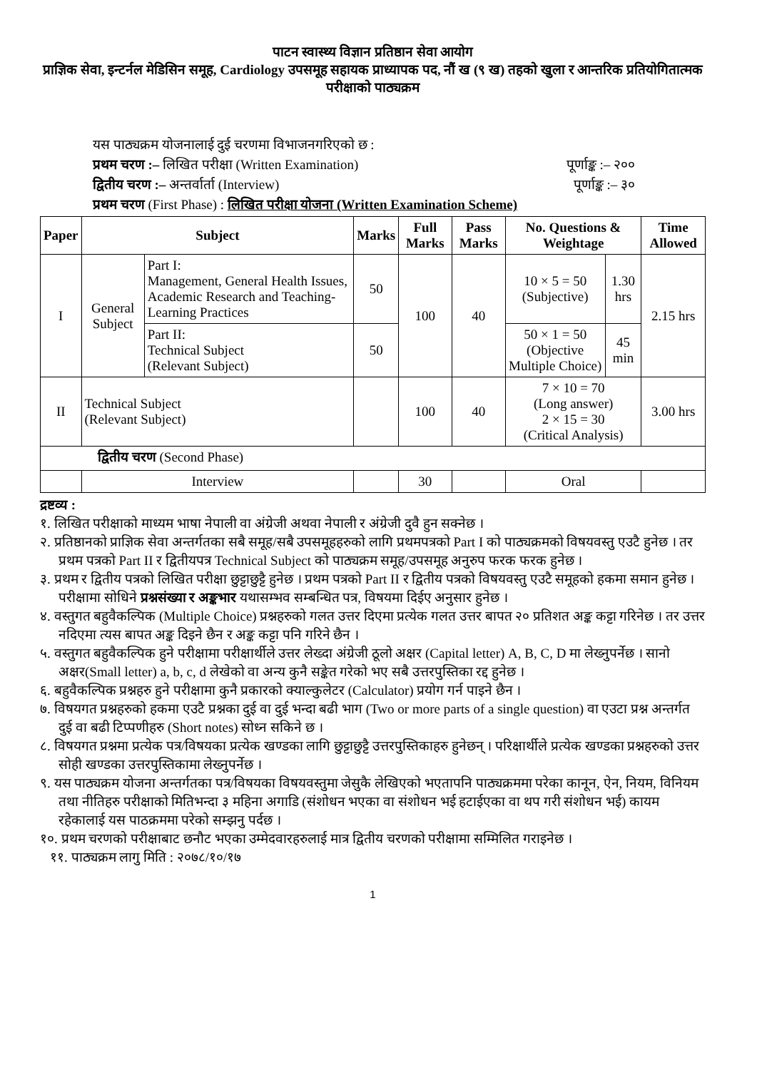पाटन स्वास्थ्य विज्ञान प्रतिष्ठान सेवा आयोग
प्राज्ञिक सेवा, इन्टर्नल मेडिसिन समूह, Cardiology उपसमूह सहायक प्राध्यापक पद, नौं ख (९ ख) तहको खुला र आन्तरिक प्रतियोगितात्मक परीक्षाको पाठ्यक्रम
यस पाठ्यक्रम योजनालाई दुई चरणमा विभाजनगरिएको छ :
प्रथम चरण :– लिखित परीक्षा (Written Examination) पूर्णाङ्क :– २००
द्वितीय चरण :– अन्तर्वार्ता (Interview) पूर्णाङ्क :– ३०
प्रथम चरण (First Phase) : लिखित परीक्षा योजना (Written Examination Scheme)
| Paper | Subject | | Marks | Full Marks | Pass Marks | No. Questions & Weightage | | Time Allowed |
| --- | --- | --- | --- | --- | --- | --- | --- | --- |
| I | General Subject | Part I: Management, General Health Issues, Academic Research and Teaching-Learning Practices | 50 | 100 | 40 | 10 × 5 = 50 (Subjective) | 1.30 hrs | 2.15 hrs |
| | | Part II: Technical Subject (Relevant Subject) | 50 | | | 50 × 1 = 50 (Objective Multiple Choice) | 45 min | |
| II | Technical Subject (Relevant Subject) | | | 100 | 40 | 7 × 10 = 70 (Long answer) 2 × 15 = 30 (Critical Analysis) | | 3.00 hrs |
| द्वितीय चरण (Second Phase) | | | | | | | | |
| | Interview | | | 30 | | Oral | | |
द्रष्टव्य :
१. लिखित परीक्षाको माध्यम भाषा नेपाली वा अंग्रेजी अथवा नेपाली र अंग्रेजी दुवै हुन सक्नेछ ।
२. प्रतिष्ठानको प्राज्ञिक सेवा अन्तर्गतका सबै समूह/सबै उपसमूहहरुको लागि प्रथमपत्रको Part I को पाठ्यक्रमको विषयवस्तु एउटै हुनेछ । तर प्रथम पत्रको Part II र द्वितीयपत्र Technical Subject को पाठ्यक्रम समूह/उपसमूह अनुरुप फरक फरक हुनेछ ।
३. प्रथम र द्वितीय पत्रको लिखित परीक्षा छुट्टाछुट्टै हुनेछ । प्रथम पत्रको Part II र द्वितीय पत्रको विषयवस्तु एउटै समूहको हकमा समान हुनेछ । परीक्षामा सोधिने प्रश्नसंख्या र अङ्कभार यथासम्भव सम्बन्धित पत्र, विषयमा दिईए अनुसार हुनेछ ।
४. वस्तुगत बहुवैकल्पिक (Multiple Choice) प्रश्नहरुको गलत उत्तर दिएमा प्रत्येक गलत उत्तर बापत २० प्रतिशत अङ्क कट्टा गरिनेछ । तर उत्तर नदिएमा त्यस बापत अङ्क दिइने छैन र अङ्क कट्टा पनि गरिने छैन ।
५. वस्तुगत बहुवैकल्पिक हुने परीक्षामा परीक्षार्थीले उत्तर लेख्दा अंग्रेजी ठूलो अक्षर (Capital letter) A, B, C, D मा लेख्नुपर्नेछ । सानो अक्षर(Small letter) a, b, c, d लेखेको वा अन्य कुनै सङ्केत गरेको भए सबै उत्तरपुस्तिका रद्द हुनेछ ।
६. बहुवैकल्पिक प्रश्नहरु हुने परीक्षामा कुनै प्रकारको क्याल्कुलेटर (Calculator) प्रयोग गर्न पाइने छैन ।
७. विषयगत प्रश्नहरुको हकमा एउटै प्रश्नका दुई वा दुई भन्दा बढी भाग (Two or more parts of a single question) वा एउटा प्रश्न अन्तर्गत दुई वा बढी टिप्पणीहरु (Short notes) सोध्न सकिने छ ।
८. विषयगत प्रश्नमा प्रत्येक पत्र/विषयका प्रत्येक खण्डका लागि छुट्टाछुट्टै उत्तरपुस्तिकाहरु हुनेछन् । परिक्षार्थीले प्रत्येक खण्डका प्रश्नहरुको उत्तर सोही खण्डका उत्तरपुस्तिकामा लेख्नुपर्नेछ ।
९. यस पाठ्यक्रम योजना अन्तर्गतका पत्र/विषयका विषयवस्तुमा जेसुकै लेखिएको भएतापनि पाठ्यक्रममा परेका कानून, ऐन, नियम, विनियम तथा नीतिहरु परीक्षाको मितिभन्दा ३ महिना अगाडि (संशोधन भएका वा संशोधन भई हटाईएका वा थप गरी संशोधन भई) कायम रहेकालाई यस पाठक्रममा परेको सम्झनु पर्दछ ।
१०. प्रथम चरणको परीक्षाबाट छनौट भएका उम्मेदवारहरुलाई मात्र द्वितीय चरणको परीक्षामा सम्मिलित गराइनेछ ।
११. पाठ्यक्रम लागु मिति : २०७८/१०/१७
1